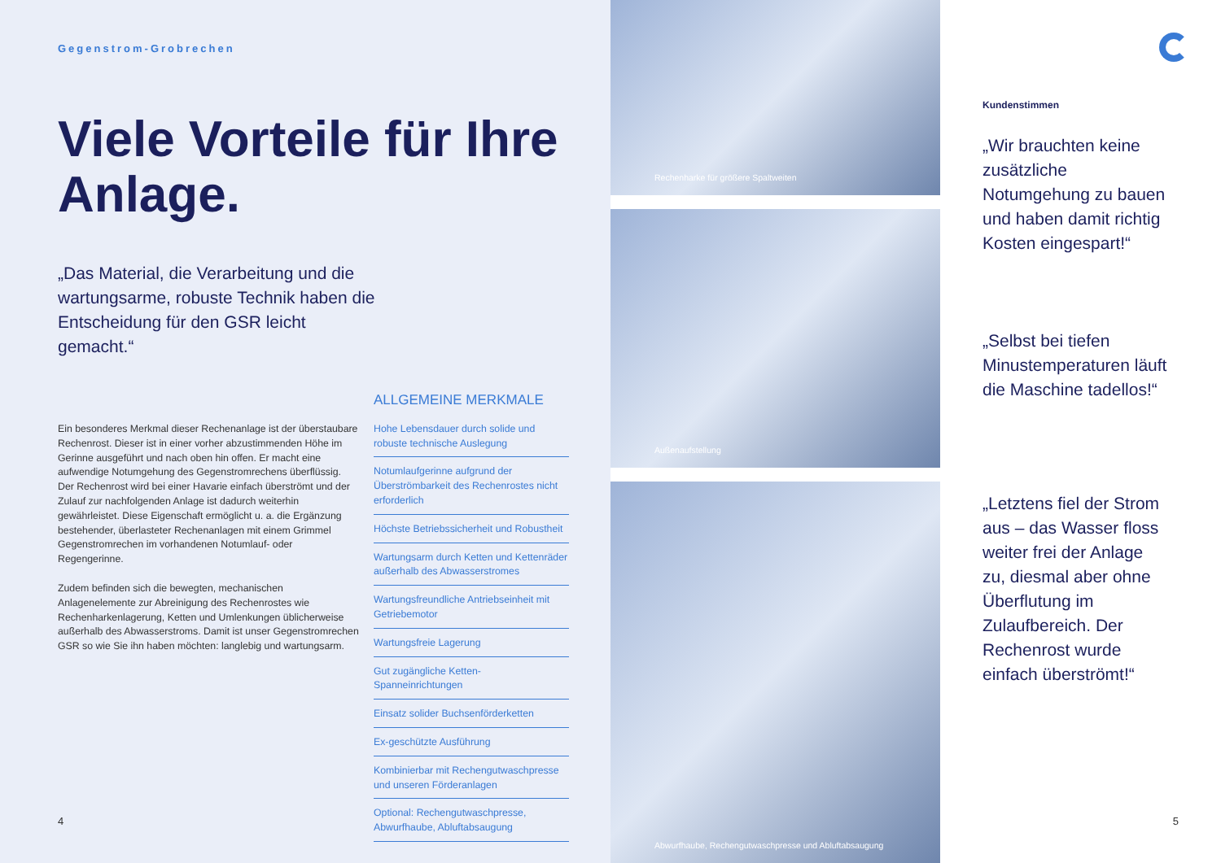Gegenstrom-Grobrechen
Viele Vorteile für Ihre Anlage.
„Das Material, die Verarbeitung und die wartungsarme, robuste Technik haben die Entscheidung für den GSR leicht gemacht.“
Ein besonderes Merkmal dieser Rechenanlage ist der überstaubare Rechenrost. Dieser ist in einer vorher abzustimmenden Höhe im Gerinne ausgeführt und nach oben hin offen. Er macht eine aufwendige Notumgehung des Gegenstromrechens überflüssig. Der Rechenrost wird bei einer Havarie einfach überströmt und der Zulauf zur nachfolgenden Anlage ist dadurch weiterhin gewährleistet. Diese Eigenschaft ermöglicht u. a. die Ergänzung bestehender, überlasteter Rechenanlagen mit einem Grimmel Gegenstromrechen im vorhandenen Notumlauf- oder Regengerinne.
Zudem befinden sich die bewegten, mechanischen Anlagenelemente zur Abreinigung des Rechenrostes wie Rechenharkenlagerung, Ketten und Umlenkungen üblicherweise außerhalb des Abwasserstroms. Damit ist unser Gegenstromrechen GSR so wie Sie ihn haben möchten: langlebig und wartungsarm.
ALLGEMEINE MERKMALE
Hohe Lebensdauer durch solide und robuste technische Auslegung
Notumlaufgerinne aufgrund der Überströmbarkeit des Rechenrostes nicht erforderlich
Höchste Betriebssicherheit und Robustheit
Wartungsarm durch Ketten und Kettenräder außerhalb des Abwasserstromes
Wartungsfreundliche Antriebseinheit mit Getriebemotor
Wartungsfreie Lagerung
Gut zugängliche Ketten-Spanneinrichtungen
Einsatz solider Buchsenförderketten
Ex-geschützte Ausführung
Kombinierbar mit Rechengutwaschpresse und unseren Förderanlagen
Optional: Rechengutwaschpresse, Abwurfhaube, Abluftabsaugung
4
Rechenharke für größere Spaltweiten
Außenaufstellung
Abwurfhaube, Rechengutwaschpresse und Abluftabsaugung
Kundenstimmen
„Wir brauchten keine zusätzliche Notumgehung zu bauen und haben damit richtig Kosten eingespart!“
„Selbst bei tiefen Minustemperaturen läuft die Maschine tadellos!“
„Letztens fiel der Strom aus – das Wasser floss weiter frei der Anlage zu, diesmal aber ohne Überflutung im Zulaufbereich. Der Rechenrost wurde einfach überströmt!“
5